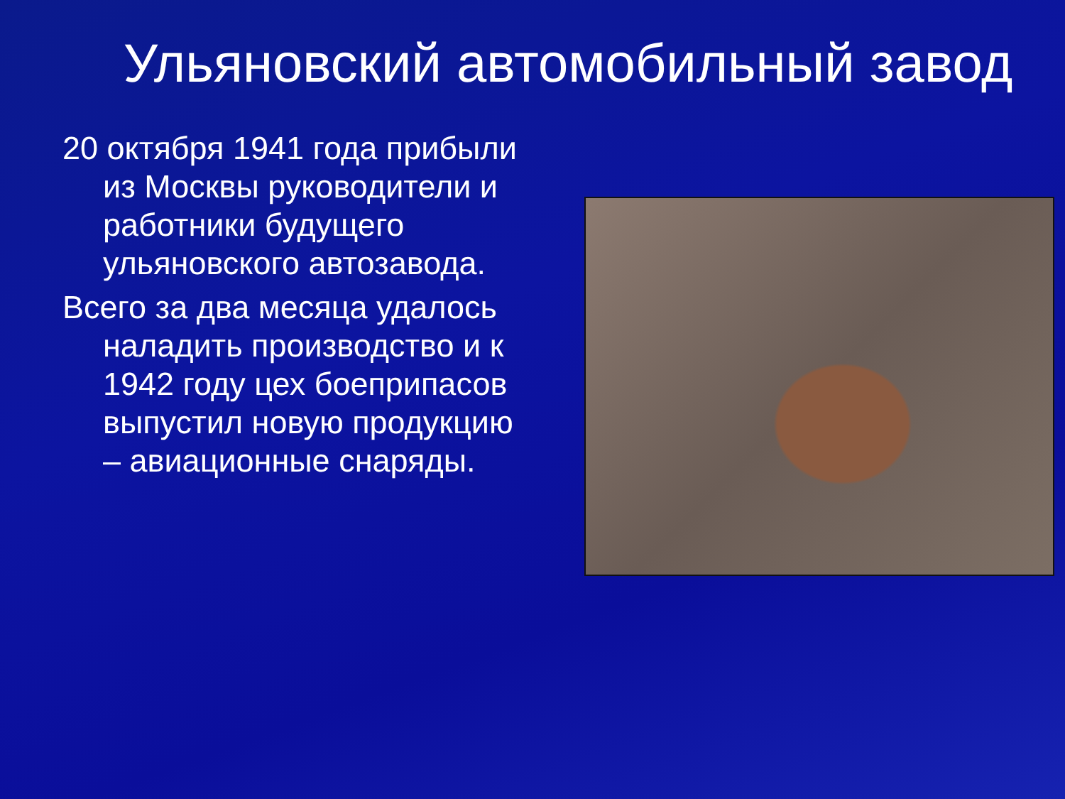Ульяновский автомобильный завод
20 октября 1941 года прибыли из Москвы руководители и работники будущего ульяновского автозавода.
Всего за два месяца удалось наладить производство и к 1942 году цех боеприпасов выпустил новую продукцию – авиационные снаряды.